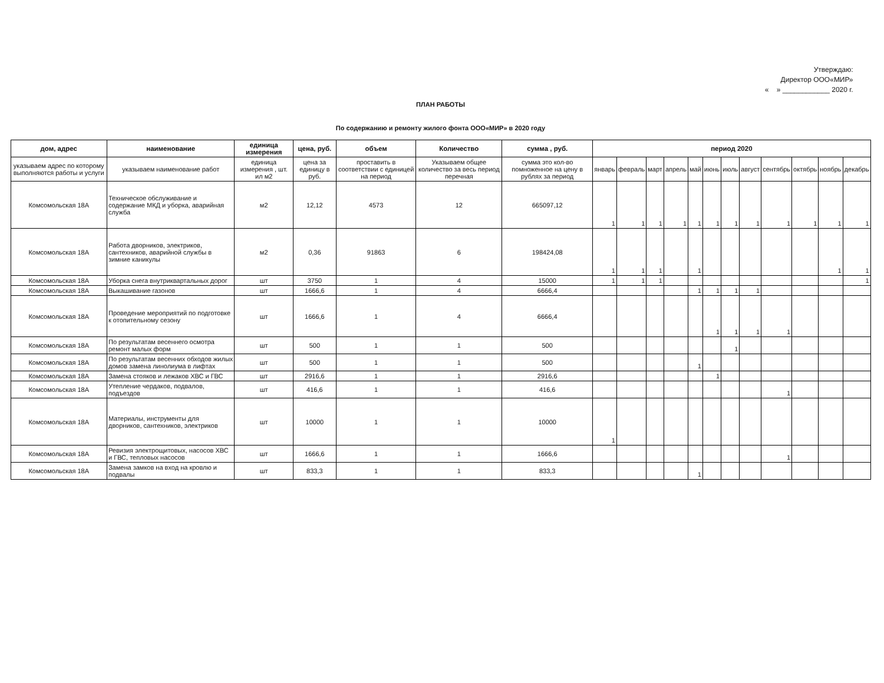Утверждаю:
Директор ООО«МИР»
« » ____________ 2020 г.
ПЛАН РАБОТЫ
По содержанию и ремонту жилого фонта ООО«МИР» в 2020 году
| дом, адрес | наименование | единица измерения | цена, руб. | объем | Количество | сумма , руб. | период 2020 | | | | | | | | | | | |
| --- | --- | --- | --- | --- | --- | --- | --- | --- | --- | --- | --- | --- | --- | --- | --- | --- | --- | --- |
| указываем адрес по которому выполняются работы и услуги | указываем наименование работ | единица измерения , шт. ил м2 | цена за единицу в руб. | проставить в соответствии с единицей на период | Указываем общее количество за весь период перечная | сумма это кол-во помноженное на цену в рублях за период | январь | февраль | март | апрель | май | июнь | июль | август | сентябрь | октябрь | ноябрь | декабрь |
| Комсомольская 18А | Техническое обслуживание и содержание МКД и уборка, аварийная служба | м2 | 12,12 | 4573 | 12 | 665097,12 | 1 | 1 | 1 | 1 | 1 | 1 | 1 | 1 | 1 | 1 | 1 | 1 |
| Комсомольская 18А | Работа дворников, электриков, сантехников, аварийной службы в зимние каникулы | м2 | 0,36 | 91863 | 6 | 198424,08 | 1 | 1 | 1 | | 1 | | | | | | 1 | 1 |
| Комсомольская 18А | Уборка снега внутриквартальных дорог | шт | 3750 | 1 | 4 | 15000 | 1 | 1 | 1 | | | | | | | | | 1 |
| Комсомольская 18А | Выкашивание газонов | шт | 1666,6 | 1 | 4 | 6666,4 | | | | | 1 | 1 | 1 | 1 | | | | |
| Комсомольская 18А | Проведение мероприятий по подготовке к отопительному сезону | шт | 1666,6 | 1 | 4 | 6666,4 | | | | | | 1 | 1 | 1 | 1 | | | |
| Комсомольская 18А | По результатам весеннего осмотра ремонт малых форм | шт | 500 | 1 | 1 | 500 | | | | | | | 1 | | | | | |
| Комсомольская 18А | По результатам весенних обходов жилых домов замена линолиума в лифтах | шт | 500 | 1 | 1 | 500 | | | | | 1 | | | | | | | |
| Комсомольская 18А | Замена стояков и лежаков ХВС и ГВС | шт | 2916,6 | 1 | 1 | 2916,6 | | | | | | 1 | | | | | | |
| Комсомольская 18А | Утепление чердаков, подвалов, подъездов | шт | 416,6 | 1 | 1 | 416,6 | | | | | | | | | 1 | | | |
| Комсомольская 18А | Материалы, инструменты для дворников, сантехников, электриков | шт | 10000 | 1 | 1 | 10000 | 1 | | | | | | | | | | | |
| Комсомольская 18А | Ревизия электрощитовых, насосов ХВС и ГВС, тепловых насосов | шт | 1666,6 | 1 | 1 | 1666,6 | | | | | | | | | 1 | | | |
| Комсомольская 18А | Замена замков на вход на кровлю и подвалы | шт | 833,3 | 1 | 1 | 833,3 | | | | | 1 | | | | | | | |